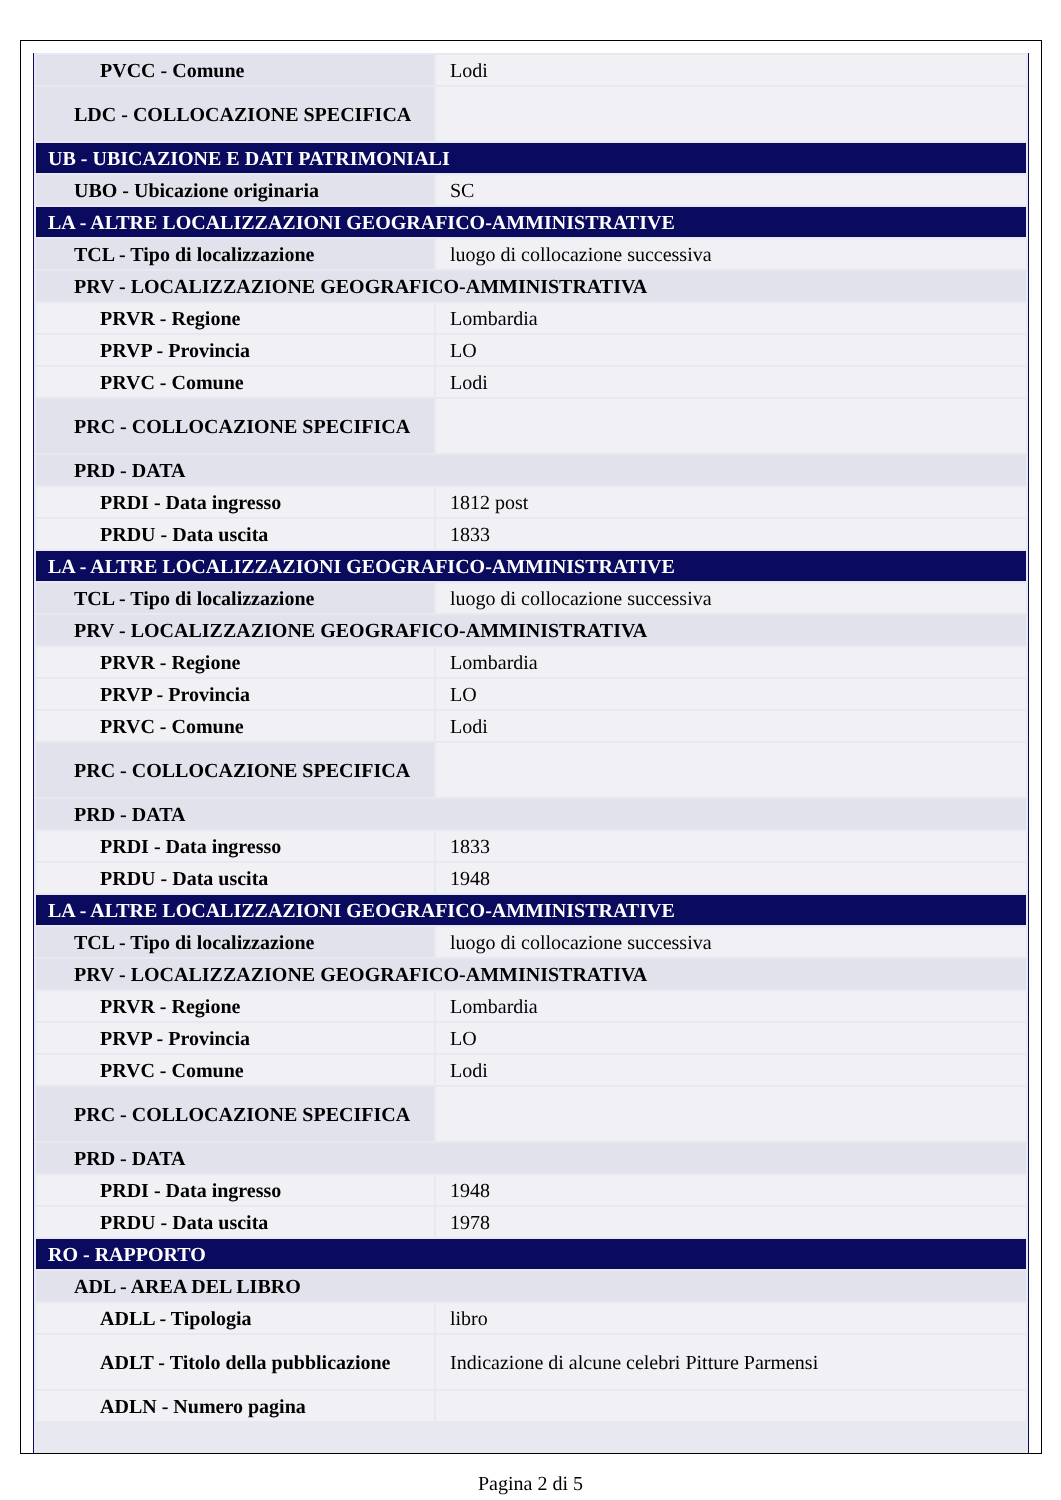| PVCC - Comune | Lodi |
| LDC - COLLOCAZIONE SPECIFICA | |
| UB - UBICAZIONE E DATI PATRIMONIALI | |
| UBO - Ubicazione originaria | SC |
| LA - ALTRE LOCALIZZAZIONI GEOGRAFICO-AMMINISTRATIVE | |
| TCL - Tipo di localizzazione | luogo di collocazione successiva |
| PRV - LOCALIZZAZIONE GEOGRAFICO-AMMINISTRATIVA | |
| PRVR - Regione | Lombardia |
| PRVP - Provincia | LO |
| PRVC - Comune | Lodi |
| PRC - COLLOCAZIONE SPECIFICA | |
| PRD - DATA | |
| PRDI - Data ingresso | 1812 post |
| PRDU - Data uscita | 1833 |
| LA - ALTRE LOCALIZZAZIONI GEOGRAFICO-AMMINISTRATIVE | |
| TCL - Tipo di localizzazione | luogo di collocazione successiva |
| PRV - LOCALIZZAZIONE GEOGRAFICO-AMMINISTRATIVA | |
| PRVR - Regione | Lombardia |
| PRVP - Provincia | LO |
| PRVC - Comune | Lodi |
| PRC - COLLOCAZIONE SPECIFICA | |
| PRD - DATA | |
| PRDI - Data ingresso | 1833 |
| PRDU - Data uscita | 1948 |
| LA - ALTRE LOCALIZZAZIONI GEOGRAFICO-AMMINISTRATIVE | |
| TCL - Tipo di localizzazione | luogo di collocazione successiva |
| PRV - LOCALIZZAZIONE GEOGRAFICO-AMMINISTRATIVA | |
| PRVR - Regione | Lombardia |
| PRVP - Provincia | LO |
| PRVC - Comune | Lodi |
| PRC - COLLOCAZIONE SPECIFICA | |
| PRD - DATA | |
| PRDI - Data ingresso | 1948 |
| PRDU - Data uscita | 1978 |
| RO - RAPPORTO | |
| ADL - AREA DEL LIBRO | |
| ADLL - Tipologia | libro |
| ADLT - Titolo della pubblicazione | Indicazione di alcune celebri Pitture Parmensi |
| ADLN - Numero pagina | |
Pagina 2 di 5